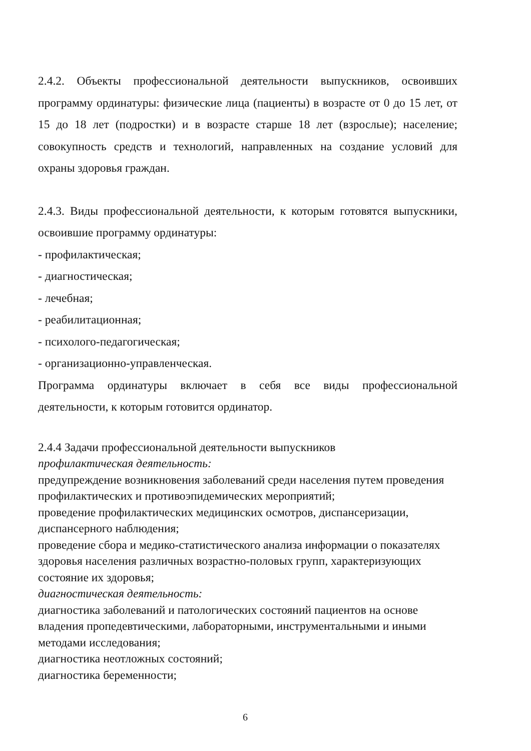2.4.2. Объекты профессиональной деятельности выпускников, освоивших программу ординатуры: физические лица (пациенты) в возрасте от 0 до 15 лет, от 15 до 18 лет (подростки) и в возрасте старше 18 лет (взрослые); население; совокупность средств и технологий, направленных на создание условий для охраны здоровья граждан.
2.4.3. Виды профессиональной деятельности, к которым готовятся выпускники, освоившие программу ординатуры:
- профилактическая;
- диагностическая;
- лечебная;
- реабилитационная;
- психолого-педагогическая;
- организационно-управленческая.
Программа ординатуры включает в себя все виды профессиональной деятельности, к которым готовится ординатор.
2.4.4 Задачи профессиональной деятельности выпускников
профилактическая деятельность:
предупреждение возникновения заболеваний среди населения путем проведения профилактических и противоэпидемических мероприятий;
проведение профилактических медицинских осмотров, диспансеризации, диспансерного наблюдения;
проведение сбора и медико-статистического анализа информации о показателях здоровья населения различных возрастно-половых групп, характеризующих состояние их здоровья;
диагностическая деятельность:
диагностика заболеваний и патологических состояний пациентов на основе владения пропедевтическими, лабораторными, инструментальными и иными методами исследования;
диагностика неотложных состояний;
диагностика беременности;
6